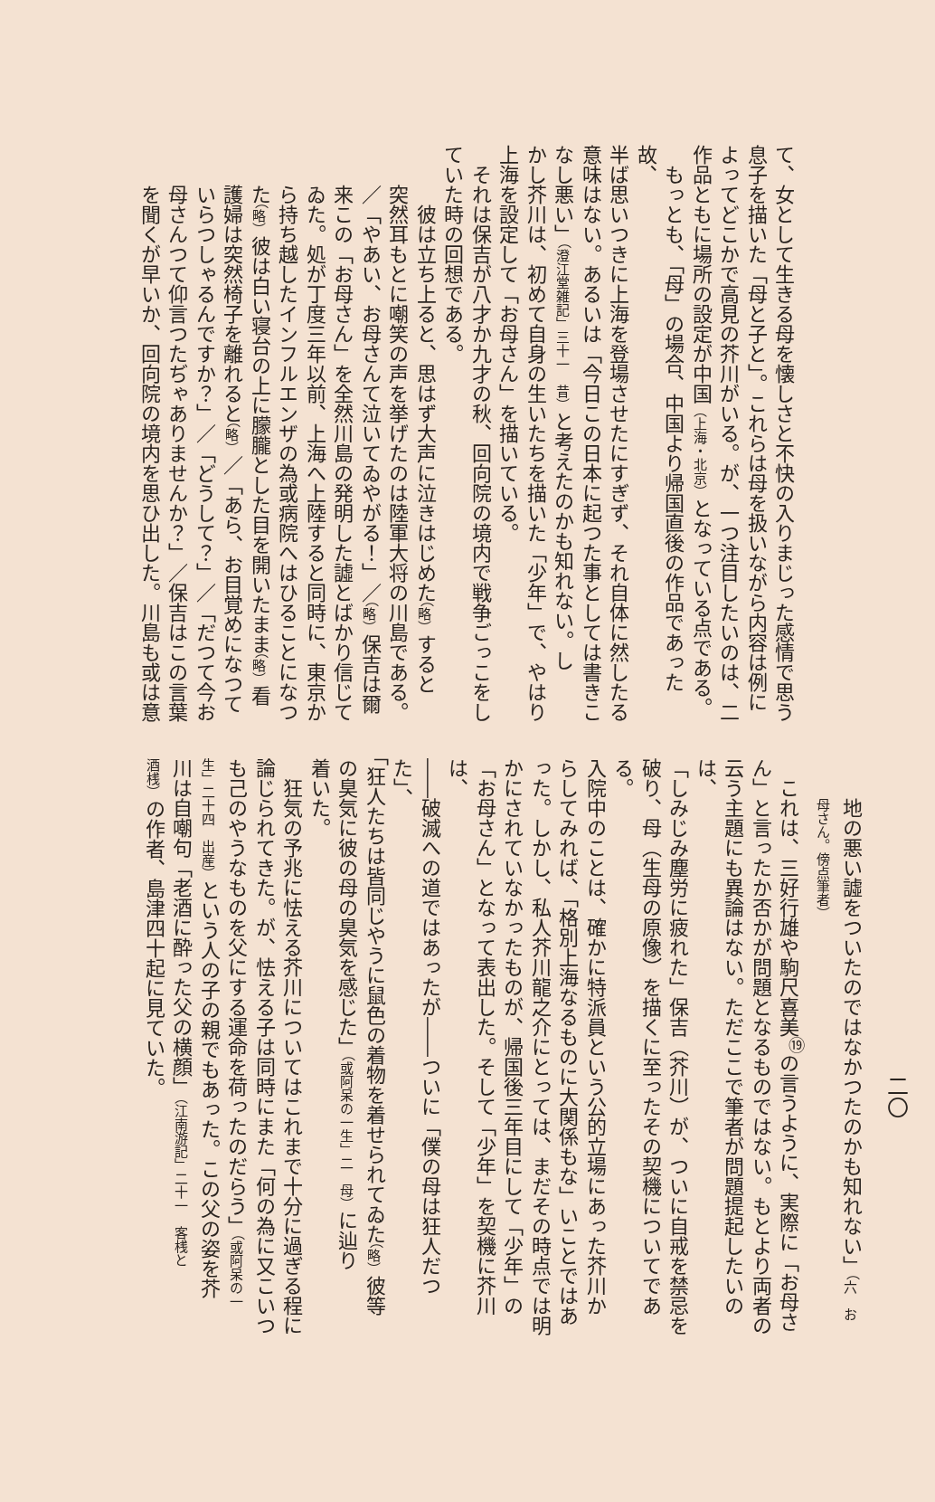て、女として生きる母を懐しさと不快の入りまじった感情で思う
息子を描いた「母と子と」。これらは母を扱いながら内容は例に
よってどこかで高見の芥川がいる。が、一つ注目したいのは、二
作品ともに場所の設定が中国（上海・北京）となっている点である。
もっとも、「母」の場合、中国より帰国直後の作品であった故、
半ば思いつきに上海を登場させたにすぎず、それ自体に然したる
意味はない。あるいは「今日この日本に起つた事としては書きこ
なし悪い」（澄江堂雑記」三十一　昔）と考えたのかも知れない。し
かし芥川は、初めて自身の生いたちを描いた「少年」で、やはり
上海を設定して「お母さん」を描いている。
それは保吉が八才か九才の秋、回向院の境内で戦争ごっこをし
ていた時の回想である。
　彼は立ち上ると、思はず大声に泣きはじめた（略）すると
突然耳もとに嘲笑の声を挙げたのは陸軍大将の川島である。
／「やあい、お母さんて泣いてゐやがる！」／（略）保吉は爾
来この「お母さん」を全然川島の発明した譃とばかり信じて
ゐた。処が丁度三年以前、上海へ上陸すると同時に、東京か
ら持ち越したインフルエンザの為或病院へはひることになつ
た（略）彼は白い寝台の上に朦朧とした目を開いたまま（略）看
護婦は突然椅子を離れると（略）／「あら、お目覚めになつて
いらつしゃるんですか？」／「どうして？」／「だつて今お
母さんつて仰言つたぢゃありませんか？」／保吉はこの言葉
を聞くが早いか、回向院の境内を思ひ出した。川島も或は意
二〇
地の悪い譃をついたのではなかつたのかも知れない」（六　お
母さん。傍点筆者）
これは、三好行雄や駒尺喜美<sup>⑲</sup>の言うように、実際に「お母さ
ん」と言ったか否かが問題となるものではない。もとより両者の
云う主題にも異論はない。ただここで筆者が問題提起したいのは、
「しみじみ塵労に疲れた」保吉（芥川）が、ついに自戒を禁忌を
破り、母（生母の原像）を描くに至ったその契機についてである。
入院中のことは、確かに特派員という公的立場にあった芥川か
らしてみれば、「格別上海なるものに大関係もな」いことではあ
った。しかし、私人芥川龍之介にとっては、まだその時点では明
かにされていなかったものが、帰国後三年目にして「少年」の
「お母さん」となって表出した。そして「少年」を契機に芥川は、
――破滅への道ではあったが――ついに「僕の母は狂人だつた」、
「狂人たちは皆同じやうに鼠色の着物を着せられてゐた（略）彼等
の臭気に彼の母の臭気を感じた」（或阿呆の一生」二　母）に辿り
着いた。
狂気の予兆に怯える芥川についてはこれまで十分に過ぎる程に
論じられてきた。が、怯える子は同時にまた「何の為に又こいつ
も己のやうなものを父にする運命を荷ったのだらう」（或阿呆の一
生」二十四　出産）という人の子の親でもあった。この父の姿を芥
川は自嘲句「老酒に酔った父の横顔」（江南游記」二十一　客桟と
酒桟）の作者、島津四十起に見ていた。